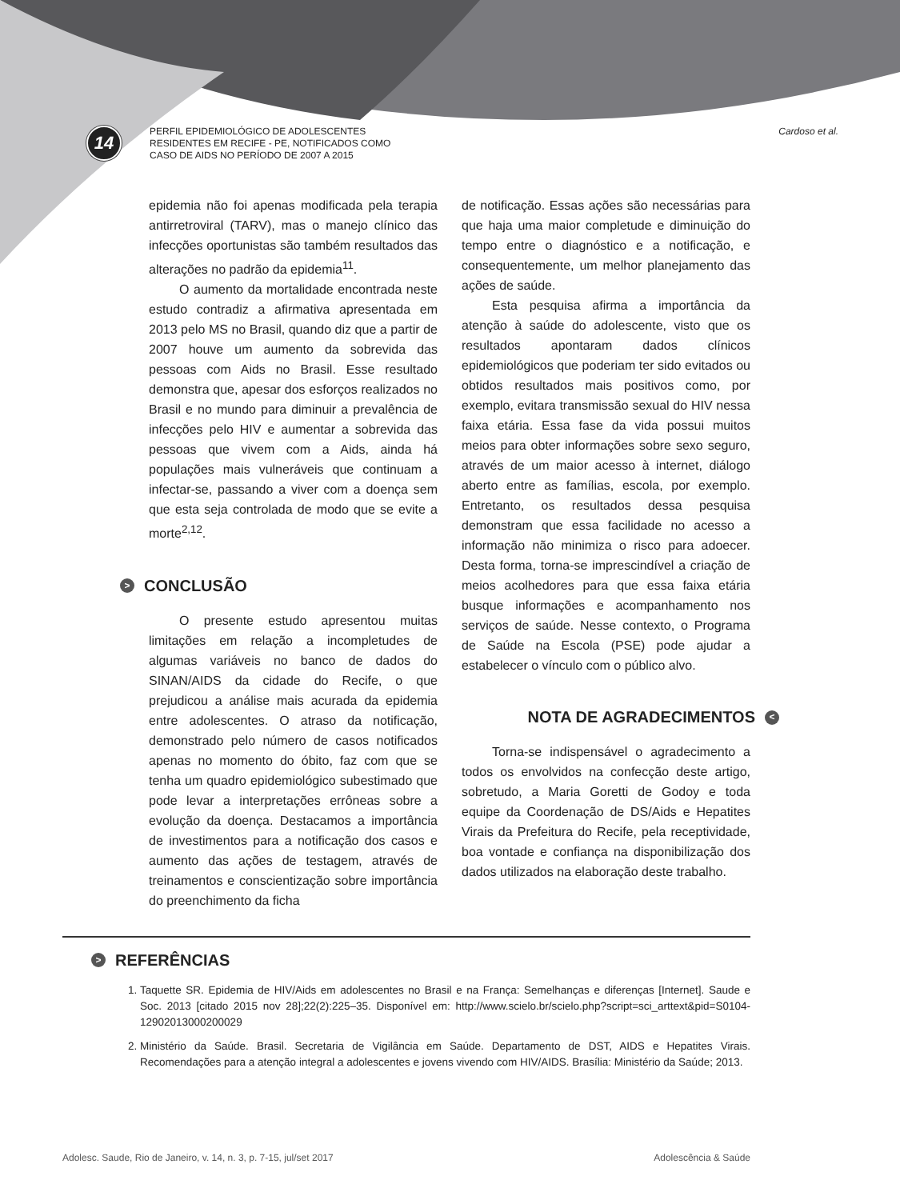14
PERFIL EPIDEMIOLÓGICO DE ADOLESCENTES
RESIDENTES EM RECIFE - PE, NOTIFICADOS COMO
CASO DE AIDS NO PERÍODO DE 2007 A 2015
Cardoso et al.
epidemia não foi apenas modificada pela terapia antirretroviral (TARV), mas o manejo clínico das infecções oportunistas são também resultados das alterações no padrão da epidemia<sup>11</sup>.
O aumento da mortalidade encontrada neste estudo contradiz a afirmativa apresentada em 2013 pelo MS no Brasil, quando diz que a partir de 2007 houve um aumento da sobrevida das pessoas com Aids no Brasil. Esse resultado demonstra que, apesar dos esforços realizados no Brasil e no mundo para diminuir a prevalência de infecções pelo HIV e aumentar a sobrevida das pessoas que vivem com a Aids, ainda há populações mais vulneráveis que continuam a infectar-se, passando a viver com a doença sem que esta seja controlada de modo que se evite a morte<sup>2,12</sup>.
> CONCLUSÃO
O presente estudo apresentou muitas limitações em relação a incompletudes de algumas variáveis no banco de dados do SINAN/AIDS da cidade do Recife, o que prejudicou a análise mais acurada da epidemia entre adolescentes. O atraso da notificação, demonstrado pelo número de casos notificados apenas no momento do óbito, faz com que se tenha um quadro epidemiológico subestimado que pode levar a interpretações errôneas sobre a evolução da doença. Destacamos a importância de investimentos para a notificação dos casos e aumento das ações de testagem, através de treinamentos e conscientização sobre importância do preenchimento da ficha
de notificação. Essas ações são necessárias para que haja uma maior completude e diminuição do tempo entre o diagnóstico e a notificação, e consequentemente, um melhor planejamento das ações de saúde.
Esta pesquisa afirma a importância da atenção à saúde do adolescente, visto que os resultados apontaram dados clínicos epidemiológicos que poderiam ter sido evitados ou obtidos resultados mais positivos como, por exemplo, evitara transmissão sexual do HIV nessa faixa etária. Essa fase da vida possui muitos meios para obter informações sobre sexo seguro, através de um maior acesso à internet, diálogo aberto entre as famílias, escola, por exemplo. Entretanto, os resultados dessa pesquisa demonstram que essa facilidade no acesso a informação não minimiza o risco para adoecer. Desta forma, torna-se imprescindível a criação de meios acolhedores para que essa faixa etária busque informações e acompanhamento nos serviços de saúde. Nesse contexto, o Programa de Saúde na Escola (PSE) pode ajudar a estabelecer o vínculo com o público alvo.
NOTA DE AGRADECIMENTOS <
Torna-se indispensável o agradecimento a todos os envolvidos na confecção deste artigo, sobretudo, a Maria Goretti de Godoy e toda equipe da Coordenação de DS/Aids e Hepatites Virais da Prefeitura do Recife, pela receptividade, boa vontade e confiança na disponibilização dos dados utilizados na elaboração deste trabalho.
> REFERÊNCIAS
1. Taquette SR. Epidemia de HIV/Aids em adolescentes no Brasil e na França: Semelhanças e diferenças [Internet]. Saude e Soc. 2013 [citado 2015 nov 28];22(2):225–35. Disponível em: http://www.scielo.br/scielo.php?script=sci_arttext&pid=S0104-12902013000200029
2. Ministério da Saúde. Brasil. Secretaria de Vigilância em Saúde. Departamento de DST, AIDS e Hepatites Virais. Recomendações para a atenção integral a adolescentes e jovens vivendo com HIV/AIDS. Brasília: Ministério da Saúde; 2013.
Adolesc. Saude, Rio de Janeiro, v. 14, n. 3, p. 7-15, jul/set 2017 Adolescência & Saúde